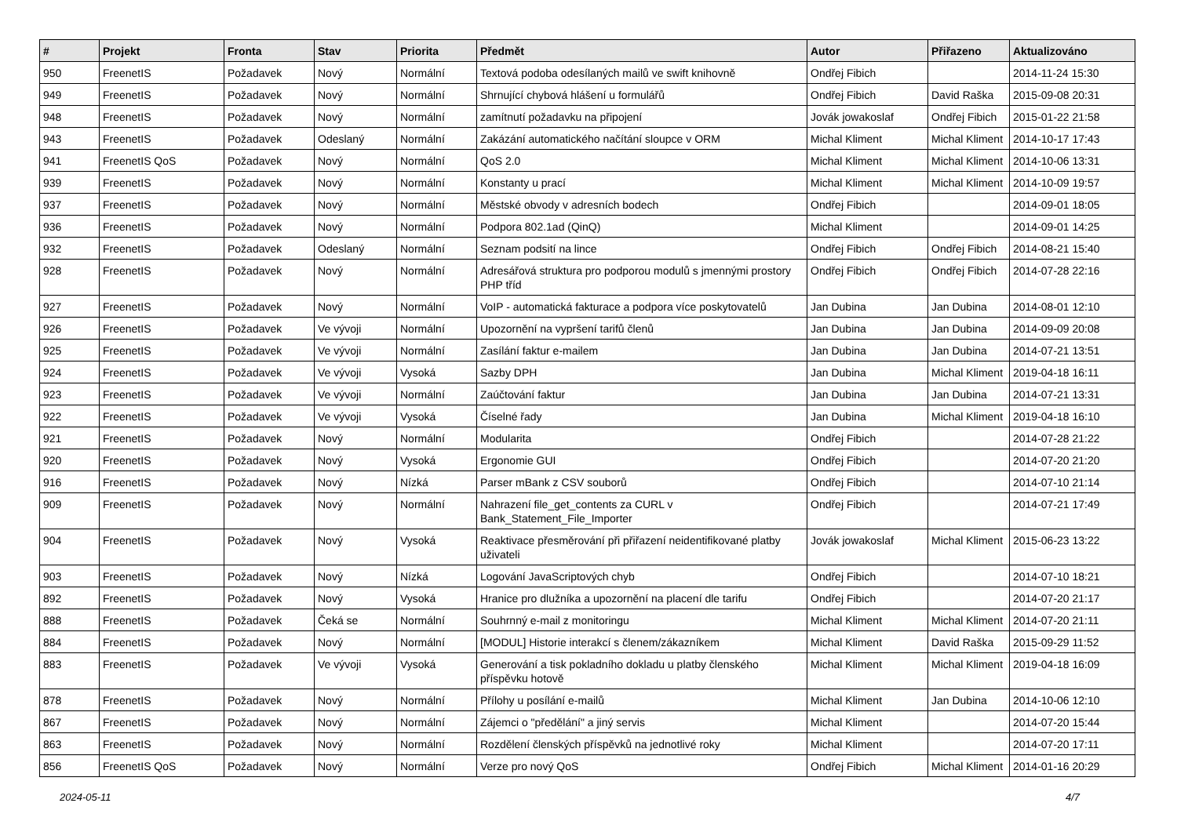| # | Projekt | Fronta | Stav | Priorita | Předmět | Autor | Přiřazeno | Aktualizováno |
| --- | --- | --- | --- | --- | --- | --- | --- | --- |
| 950 | FreenetIS | Požadavek | Nový | Normální | Textová podoba odesílaných mailů ve swift knihovně | Ondřej Fibich | | 2014-11-24 15:30 |
| 949 | FreenetIS | Požadavek | Nový | Normální | Shrnující chybová hlášení u formulářů | Ondřej Fibich | David Raška | 2015-09-08 20:31 |
| 948 | FreenetIS | Požadavek | Nový | Normální | zamítnutí požadavku na připojení | Jovák jowakoslaf | Ondřej Fibich | 2015-01-22 21:58 |
| 943 | FreenetIS | Požadavek | Odeslaný | Normální | Zakázání automatického načítání sloupce v ORM | Michal Kliment | Michal Kliment | 2014-10-17 17:43 |
| 941 | FreenetIS QoS | Požadavek | Nový | Normální | QoS 2.0 | Michal Kliment | Michal Kliment | 2014-10-06 13:31 |
| 939 | FreenetIS | Požadavek | Nový | Normální | Konstanty u prací | Michal Kliment | Michal Kliment | 2014-10-09 19:57 |
| 937 | FreenetIS | Požadavek | Nový | Normální | Městské obvody v adresních bodech | Ondřej Fibich | | 2014-09-01 18:05 |
| 936 | FreenetIS | Požadavek | Nový | Normální | Podpora 802.1ad (QinQ) | Michal Kliment | | 2014-09-01 14:25 |
| 932 | FreenetIS | Požadavek | Odeslaný | Normální | Seznam podsití na lince | Ondřej Fibich | Ondřej Fibich | 2014-08-21 15:40 |
| 928 | FreenetIS | Požadavek | Nový | Normální | Adresářová struktura pro podporou modulů s jmennými prostory PHP tříd | Ondřej Fibich | Ondřej Fibich | 2014-07-28 22:16 |
| 927 | FreenetIS | Požadavek | Nový | Normální | VoIP - automatická fakturace a podpora více poskytovatelů | Jan Dubina | Jan Dubina | 2014-08-01 12:10 |
| 926 | FreenetIS | Požadavek | Ve vývoji | Normální | Upozornění na vypršení tarifů členů | Jan Dubina | Jan Dubina | 2014-09-09 20:08 |
| 925 | FreenetIS | Požadavek | Ve vývoji | Normální | Zasílání faktur e-mailem | Jan Dubina | Jan Dubina | 2014-07-21 13:51 |
| 924 | FreenetIS | Požadavek | Ve vývoji | Vysoká | Sazby DPH | Jan Dubina | Michal Kliment | 2019-04-18 16:11 |
| 923 | FreenetIS | Požadavek | Ve vývoji | Normální | Zaúčtování faktur | Jan Dubina | Jan Dubina | 2014-07-21 13:31 |
| 922 | FreenetIS | Požadavek | Ve vývoji | Vysoká | Číselné řady | Jan Dubina | Michal Kliment | 2019-04-18 16:10 |
| 921 | FreenetIS | Požadavek | Nový | Normální | Modularita | Ondřej Fibich | | 2014-07-28 21:22 |
| 920 | FreenetIS | Požadavek | Nový | Vysoká | Ergonomie GUI | Ondřej Fibich | | 2014-07-20 21:20 |
| 916 | FreenetIS | Požadavek | Nový | Nízká | Parser mBank z CSV souborů | Ondřej Fibich | | 2014-07-10 21:14 |
| 909 | FreenetIS | Požadavek | Nový | Normální | Nahrazení file_get_contents za CURL v Bank_Statement_File_Importer | Ondřej Fibich | | 2014-07-21 17:49 |
| 904 | FreenetIS | Požadavek | Nový | Vysoká | Reaktivace přesměrování při přiřazení neidentifikované platby uživateli | Jovák jowakoslaf | Michal Kliment | 2015-06-23 13:22 |
| 903 | FreenetIS | Požadavek | Nový | Nízká | Logování JavaScriptových chyb | Ondřej Fibich | | 2014-07-10 18:21 |
| 892 | FreenetIS | Požadavek | Nový | Vysoká | Hranice pro dlužníka a upozornění na placení dle tarifu | Ondřej Fibich | | 2014-07-20 21:17 |
| 888 | FreenetIS | Požadavek | Čeká se | Normální | Souhrnný e-mail z monitoringu | Michal Kliment | Michal Kliment | 2014-07-20 21:11 |
| 884 | FreenetIS | Požadavek | Nový | Normální | [MODUL] Historie interakcí s členem/zákazníkem | Michal Kliment | David Raška | 2015-09-29 11:52 |
| 883 | FreenetIS | Požadavek | Ve vývoji | Vysoká | Generování a tisk pokladního dokladu u platby členského příspěvku hotově | Michal Kliment | Michal Kliment | 2019-04-18 16:09 |
| 878 | FreenetIS | Požadavek | Nový | Normální | Přílohy u posílání e-mailů | Michal Kliment | Jan Dubina | 2014-10-06 12:10 |
| 867 | FreenetIS | Požadavek | Nový | Normální | Zájemci o "předělání" a jiný servis | Michal Kliment | | 2014-07-20 15:44 |
| 863 | FreenetIS | Požadavek | Nový | Normální | Rozdělení členských příspěvků na jednotlivé roky | Michal Kliment | | 2014-07-20 17:11 |
| 856 | FreenetIS QoS | Požadavek | Nový | Normální | Verze pro nový QoS | Ondřej Fibich | Michal Kliment | 2014-01-16 20:29 |
2024-05-11 4/7